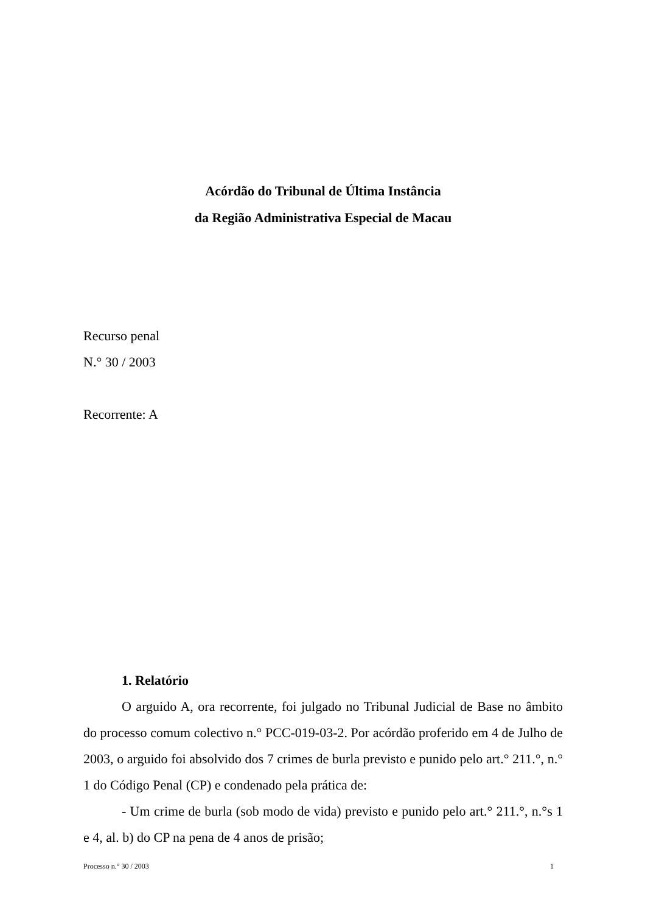Acórdão do Tribunal de Última Instância
da Região Administrativa Especial de Macau
Recurso penal
N.° 30 / 2003
Recorrente: A
1. Relatório
O arguido A, ora recorrente, foi julgado no Tribunal Judicial de Base no âmbito do processo comum colectivo n.° PCC-019-03-2. Por acórdão proferido em 4 de Julho de 2003, o arguido foi absolvido dos 7 crimes de burla previsto e punido pelo art.° 211.°, n.° 1 do Código Penal (CP) e condenado pela prática de:
- Um crime de burla (sob modo de vida) previsto e punido pelo art.° 211.°, n.°s 1 e 4, al. b) do CP na pena de 4 anos de prisão;
Processo n.° 30 / 2003 1